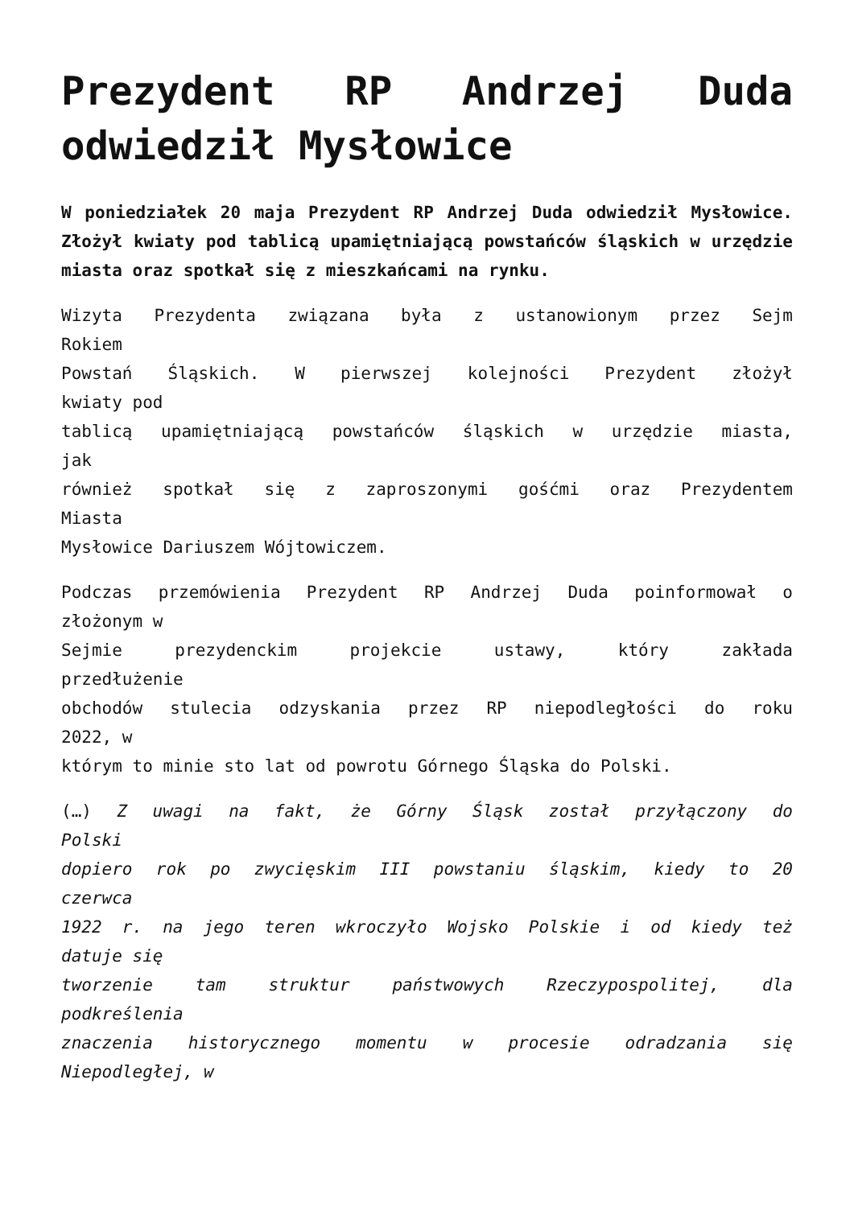Prezydent RP Andrzej Duda odwiedził Mysłowice
W poniedziałek 20 maja Prezydent RP Andrzej Duda odwiedził Mysłowice. Złożył kwiaty pod tablicą upamiętniającą powstańców śląskich w urzędzie miasta oraz spotkał się z mieszkańcami na rynku.
Wizyta Prezydenta związana była z ustanowionym przez Sejm
Rokiem
Powstań Śląskich. W pierwszej kolejności Prezydent złożył
kwiaty pod
tablicą upamiętniającą powstańców śląskich w urzędzie miasta,
jak
również spotkał się z zaproszonymi gośćmi oraz Prezydentem
Miasta
Mysłowice Dariuszem Wójtowiczem.
Podczas przemówienia Prezydent RP Andrzej Duda poinformował o
złożonym w
Sejmie prezydenckim projekcie ustawy, który zakłada
przedłużenie
obchodów stulecia odzyskania przez RP niepodległości do roku
2022, w
którym to minie sto lat od powrotu Górnego Śląska do Polski.
(…) Z uwagi na fakt, że Górny Śląsk został przyłączony do
Polski
dopiero rok po zwycięskim III powstaniu śląskim, kiedy to 20
czerwca
1922 r. na jego teren wkroczyło Wojsko Polskie i od kiedy też
datuje się
tworzenie tam struktur państwowych Rzeczypospolitej, dla
podkreślenia
znaczenia historycznego momentu w procesie odradzania się
Niepodległej, w